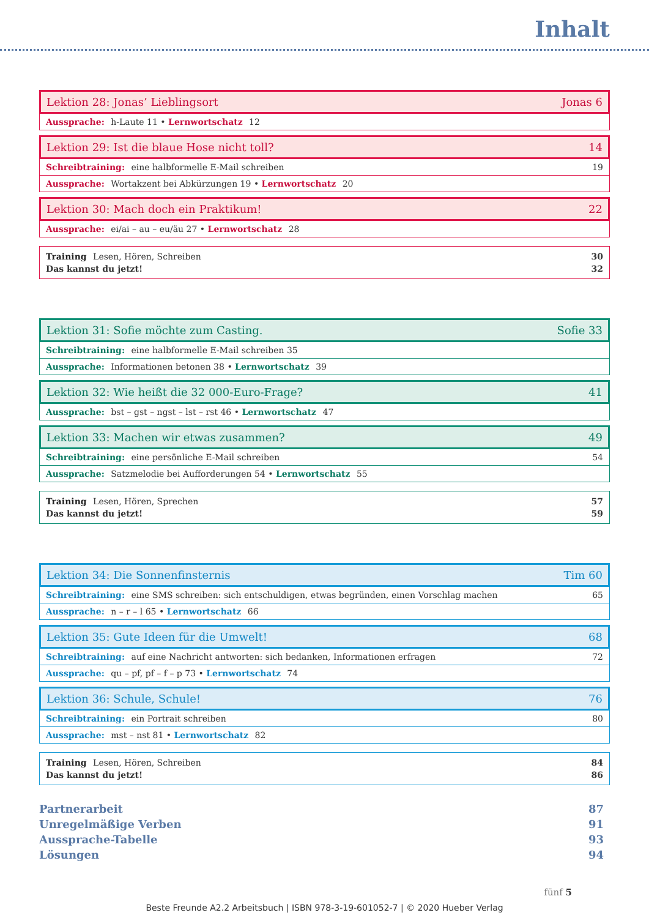Inhalt
Lektion 28: Jonas’ Lieblingsort Jonas 6
Aussprache: h-Laute 11 • Lernwortschatz 12
Lektion 29: Ist die blaue Hose nicht toll? 14
Schreibtraining: eine halbformelle E-Mail schreiben 19
Aussprache: Wortakzent bei Abkürzungen 19 • Lernwortschatz 20
Lektion 30: Mach doch ein Praktikum! 22
Aussprache: ei/ai – au – eu/äu 27 • Lernwortschatz 28
Training Lesen, Hören, Schreiben
Das kannst du jetzt! 30
32
Lektion 31: Sofie möchte zum Casting. Sofie 33
Schreibtraining: eine halbformelle E-Mail schreiben 35
Aussprache: Informationen betonen 38 • Lernwortschatz 39
Lektion 32: Wie heißt die 32 000-Euro-Frage? 41
Aussprache: bst – gst – ngst – lst – rst 46 • Lernwortschatz 47
Lektion 33: Machen wir etwas zusammen? 49
Schreibtraining: eine persönliche E-Mail schreiben 54
Aussprache: Satzmelodie bei Aufforderungen 54 • Lernwortschatz 55
Training Lesen, Hören, Sprechen
Das kannst du jetzt! 57
59
Lektion 34: Die Sonnenfinsternis Tim 60
Schreibtraining: eine SMS schreiben: sich entschuldigen, etwas begründen, einen Vorschlag machen 65
Aussprache: n – r – l 65 • Lernwortschatz 66
Lektion 35: Gute Ideen für die Umwelt! 68
Schreibtraining: auf eine Nachricht antworten: sich bedanken, Informationen erfragen 72
Aussprache: qu – pf, pf – f – p 73 • Lernwortschatz 74
Lektion 36: Schule, Schule! 76
Schreibtraining: ein Portrait schreiben 80
Aussprache: mst – nst 81 • Lernwortschatz 82
Training Lesen, Hören, Schreiben
Das kannst du jetzt! 84
86
Partnerarbeit 87
Unregelmäßige Verben 91
Aussprache-Tabelle 93
Lösungen 94
fünf 5
Beste Freunde A2.2 Arbeitsbuch | ISBN 978-3-19-601052-7 | © 2020 Hueber Verlag